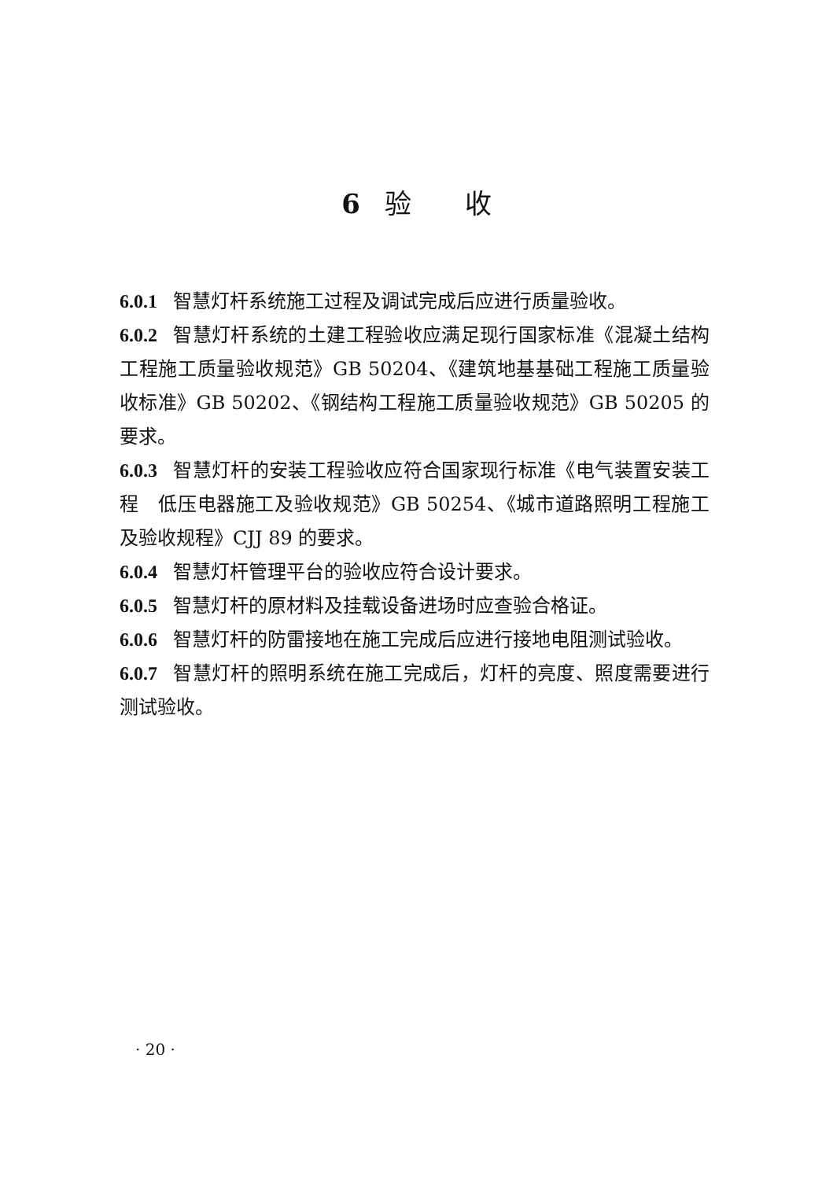6 验　　收
6.0.1 智慧灯杆系统施工过程及调试完成后应进行质量验收。
6.0.2 智慧灯杆系统的土建工程验收应满足现行国家标准《混凝土结构工程施工质量验收规范》GB 50204、《建筑地基基础工程施工质量验收标准》GB 50202、《钢结构工程施工质量验收规范》GB 50205 的要求。
6.0.3 智慧灯杆的安装工程验收应符合国家现行标准《电气装置安装工程　低压电器施工及验收规范》GB 50254、《城市道路照明工程施工及验收规程》CJJ 89 的要求。
6.0.4 智慧灯杆管理平台的验收应符合设计要求。
6.0.5 智慧灯杆的原材料及挂载设备进场时应查验合格证。
6.0.6 智慧灯杆的防雷接地在施工完成后应进行接地电阻测试验收。
6.0.7 智慧灯杆的照明系统在施工完成后，灯杆的亮度、照度需要进行测试验收。
· 20 ·